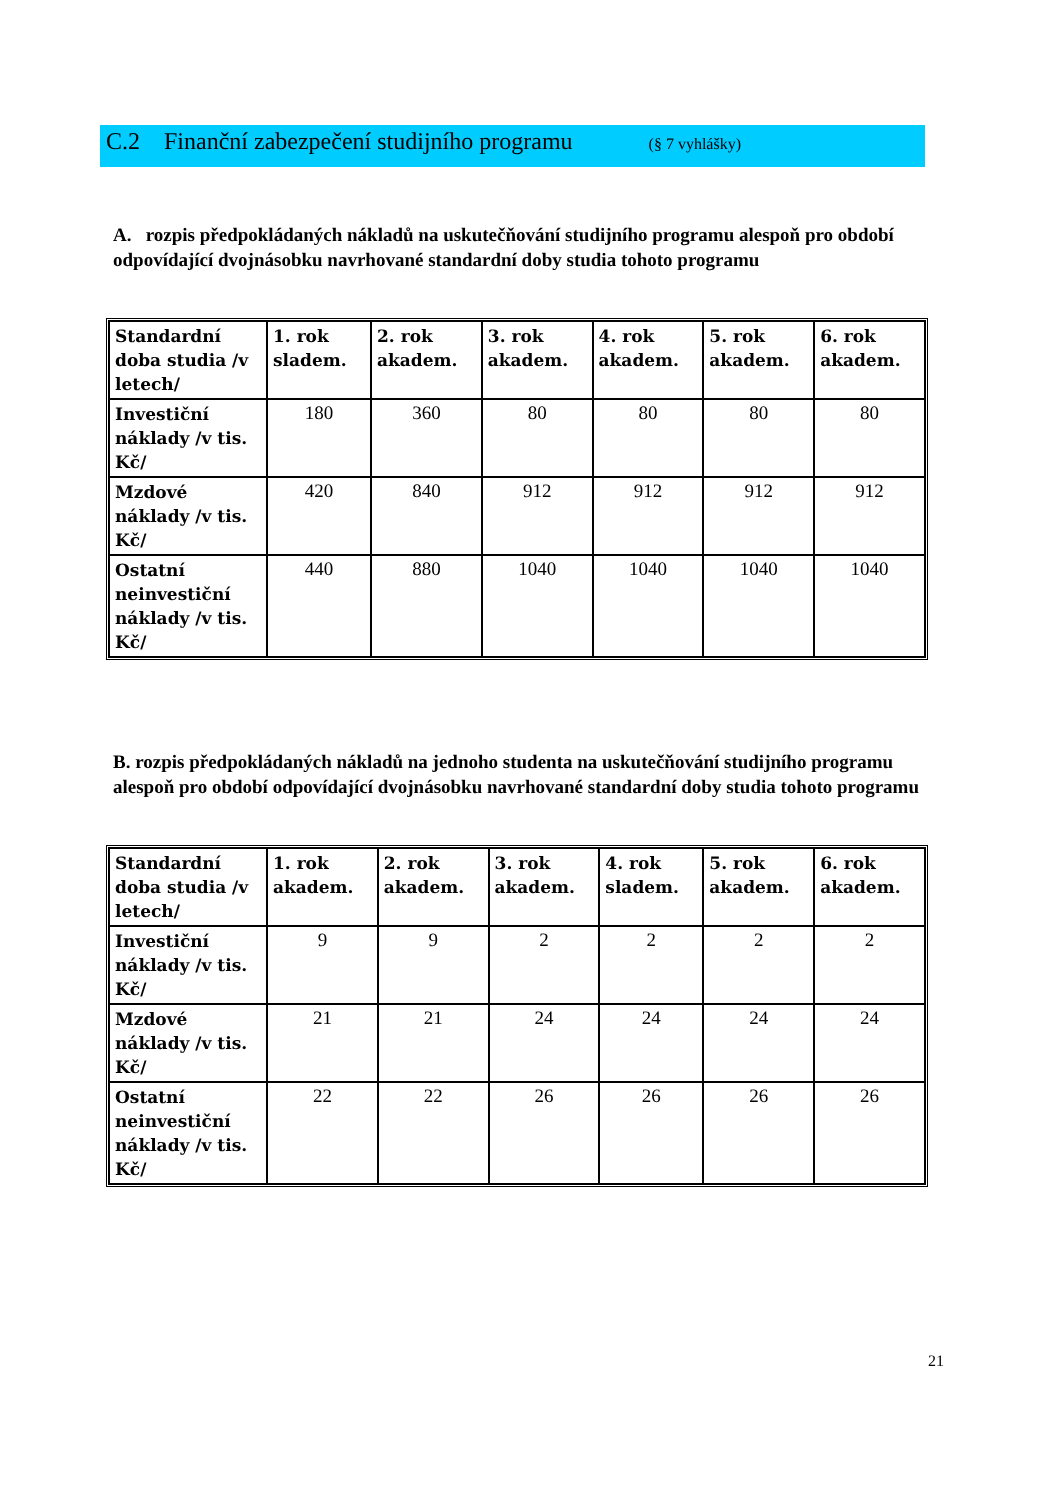C.2 Finanční zabezpečení studijního programu (§ 7 vyhlášky)
A. rozpis předpokládaných nákladů na uskutečňování studijního programu alespoň pro období odpovídající dvojnásobku navrhované standardní doby studia tohoto programu
| Standardní doba studia /v letech/ | 1. rok sladem. | 2. rok akadem. | 3. rok akadem. | 4. rok akadem. | 5. rok akadem. | 6. rok akadem. |
| Investiční náklady /v tis. Kč/ | 180 | 360 | 80 | 80 | 80 | 80 |
| Mzdové náklady /v tis. Kč/ | 420 | 840 | 912 | 912 | 912 | 912 |
| Ostatní neinvestiční náklady /v tis. Kč/ | 440 | 880 | 1040 | 1040 | 1040 | 1040 |
B. rozpis předpokládaných nákladů na jednoho studenta na uskutečňování studijního programu alespoň pro období odpovídající dvojnásobku navrhované standardní doby studia tohoto programu
| Standardní doba studia /v letech/ | 1. rok akadem. | 2. rok akadem. | 3. rok akadem. | 4. rok sladem. | 5. rok akadem. | 6. rok akadem. |
| Investiční náklady /v tis. Kč/ | 9 | 9 | 2 | 2 | 2 | 2 |
| Mzdové náklady /v tis. Kč/ | 21 | 21 | 24 | 24 | 24 | 24 |
| Ostatní neinvestiční náklady /v tis. Kč/ | 22 | 22 | 26 | 26 | 26 | 26 |
21